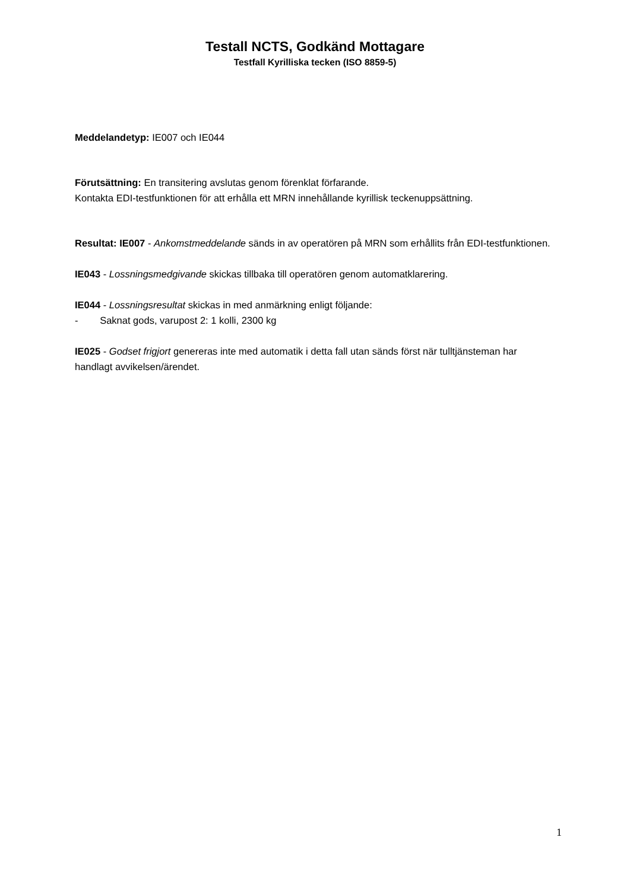Testall NCTS, Godkänd Mottagare
Testfall Kyrilliska tecken (ISO 8859-5)
Meddelandetyp: IE007 och IE044
Förutsättning: En transitering avslutas genom förenklat förfarande.
Kontakta EDI-testfunktionen för att erhålla ett MRN innehållande kyrillisk teckenuppsättning.
Resultat: IE007 - Ankomstmeddelande sänds in av operatören på MRN som erhållits från EDI-testfunktionen.
IE043 - Lossningsmedgivande skickas tillbaka till operatören genom automatklarering.
IE044 - Lossningsresultat skickas in med anmärkning enligt följande:
- Saknat gods, varupost 2: 1 kolli, 2300 kg
IE025 - Godset frigjort genereras inte med automatik i detta fall utan sänds först när tulltjänsteman har handlagt avvikelsen/ärendet.
1